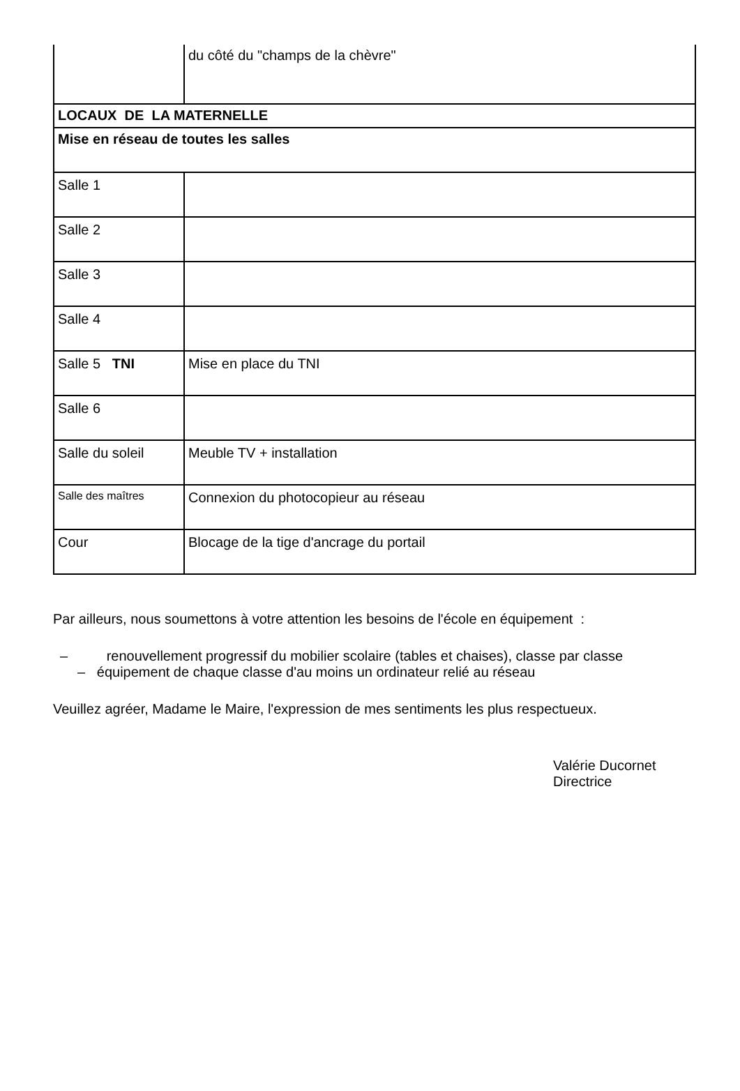| | du côté du "champs de la chèvre" |
| LOCAUX DE LA MATERNELLE | |
| Mise en réseau de toutes les salles | |
| Salle 1 | |
| Salle 2 | |
| Salle 3 | |
| Salle 4 | |
| Salle 5 TNI | Mise en place du TNI |
| Salle 6 | |
| Salle du soleil | Meuble TV + installation |
| Salle des maîtres | Connexion du photocopieur au réseau |
| Cour | Blocage de la tige d'ancrage du portail |
Par ailleurs, nous soumettons à votre attention les besoins de l'école en équipement :
– renouvellement progressif du mobilier scolaire (tables et chaises), classe par classe
– équipement de chaque classe d'au moins un ordinateur relié au réseau
Veuillez agréer, Madame le Maire, l'expression de mes sentiments les plus respectueux.
Valérie Ducornet
Directrice